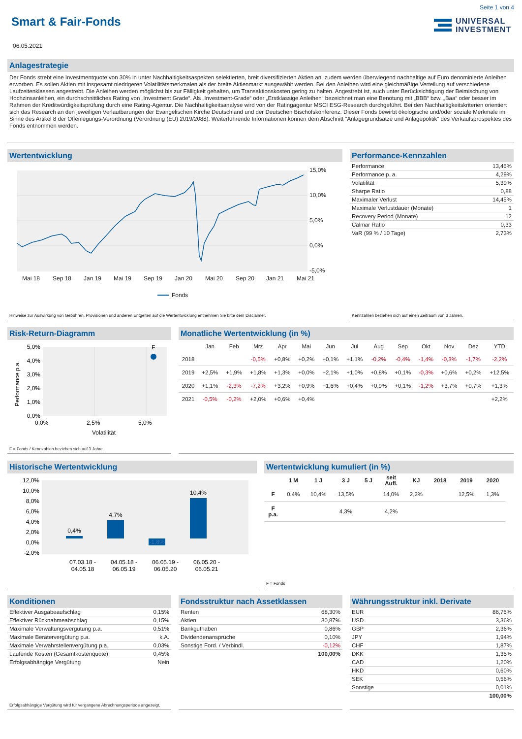Seite 1 von 4
Smart & Fair-Fonds
UNIVERSAL
INVESTMENT
06.05.2021
Anlagestrategie
Der Fonds strebt eine Investmentquote von 30% in unter Nachhaltigkeitsaspekten selektierten, breit diversifizierten Aktien an, zudem werden überwiegend nachhaltige auf Euro denominierte Anleihen erworben. Es sollen Aktien mit insgesamt niedrigeren Volatilitätsmerkmalen als der breite Aktienmarkt ausgewählt werden. Bei den Anleihen wird eine gleichmäßige Verteilung auf verschiedene Laufzeitenklassen angestrebt. Die Anleihen werden möglichst bis zur Fälligkeit gehalten, um Transaktionskosten gering zu halten. Angestrebt ist, auch unter Berücksichtigung der Beimischung von Hochzinsanleihen, ein durchschnittliches Rating von „Investment Grade“. Als „Investment-Grade“ oder „Erstklassige Anleihen“ bezeichnet man eine Benotung mit „BBB“ bzw. „Baa“ oder besser im Rahmen der Kreditwürdigkeitsprüfung durch eine Rating-Agentur. Die Nachhaltigkeitsanalyse wird von der Ratingagentur MSCI ESG-Research durchgeführt. Bei den Nachhaltigkeitskriterien orientiert sich das Research an den jeweiligen Verlautbarungen der Evangelischen Kirche Deutschland und der Deutschen Bischofskonferenz. Dieser Fonds bewirbt ökologische und/oder soziale Merkmale im Sinne des Artikel 8 der Offenlegungs-Verordnung (Verordnung (EU) 2019/2088). Weiterführende Informationen können dem Abschnitt "Anlagegrundsätze und Anlagepolitik" des Verkaufsprospektes des Fonds entnommen werden.
Wertentwicklung
15,0%
10,0%
5,0%
0,0%
-5,0%
Mai 18
Sep 18
Jan 19
Mai 19
Sep 19
Jan 20
Mai 20
Sep 20
Jan 21
Mai 21
Fonds
Hinweise zur Auswirkung von Gebühren, Provisionen und anderen Entgelten auf die Wertentwicklung entnehmen Sie bitte dem Disclaimer.
Performance-Kennzahlen
| Performance | 13,46% |
| Performance p. a. | 4,29% |
| Volatilität | 5,39% |
| Sharpe Ratio | 0,88 |
| Maximaler Verlust | 14,45% |
| Maximale Verlustdauer (Monate) | 1 |
| Recovery Period (Monate) | 12 |
| Calmar Ratio | 0,33 |
| VaR (99 % / 10 Tage) | 2,73% |
Kennzahlen beziehen sich auf einen Zeitraum von 3 Jahren.
Risk-Return-Diagramm
F
5,0%
4,0%
3,0%
2,0%
1,0%
0,0%
0,0%
2,5%
5,0%
Volatilität
Performance p.a.
F = Fonds / Kennzahlen beziehen sich auf 3 Jahre.
Monatliche Wertentwicklung (in %)
| | Jan | Feb | Mrz | Apr | Mai | Jun | Jul | Aug | Sep | Okt | Nov | Dez | YTD |
| --- | --- | --- | --- | --- | --- | --- | --- | --- | --- | --- | --- | --- | --- |
| 2018 | | | -0,5% | +0,8% | +0,2% | +0,1% | +1,1% | -0,2% | -0,4% | -1,4% | -0,3% | -1,7% | -2,2% |
| 2019 | +2,5% | +1,9% | +1,8% | +1,3% | +0,0% | +2,1% | +1,0% | +0,8% | +0,1% | -0,3% | +0,6% | +0,2% | +12,5% |
| 2020 | +1,1% | -2,3% | -7,2% | +3,2% | +0,9% | +1,6% | +0,4% | +0,9% | +0,1% | -1,2% | +3,7% | +0,7% | +1,3% |
| 2021 | -0,5% | -0,2% | +2,0% | +0,6% | +0,4% | | | | | | | | +2,2% |
Historische Wertentwicklung
12,0%
10,0%
8,0%
6,0%
4,0%
2,0%
0,0%
-2,0%
0,4%
4,7%
-1,8%
10,4%
07.03.18 -
04.05.18
04.05.18 -
06.05.19
06.05.19 -
06.05.20
06.05.20 -
06.05.21
Wertentwicklung kumuliert (in %)
| | 1 M | 1 J | 3 J | 5 J | seit Aufl. | KJ | 2018 | 2019 | 2020 |
| --- | --- | --- | --- | --- | --- | --- | --- | --- | --- |
| F | 0,4% | 10,4% | 13,5% | | 14,0% | 2,2% | | 12,5% | 1,3% |
| F p.a. | | | 4,3% | | 4,2% | | | | |
F = Fonds
Konditionen
| Effektiver Ausgabeaufschlag | 0,15% |
| Effektiver Rücknahmeabschlag | 0,15% |
| Maximale Verwaltungsvergütung p.a. | 0,51% |
| Maximale Beratervergütung p.a. | k.A. |
| Maximale Verwahrstellenvergütung p.a. | 0,03% |
| Laufende Kosten (Gesamtkostenquote) | 0,45% |
| Erfolgsabhängige Vergütung | Nein |
Erfolgsabhängige Vergütung wird für vergangene Abrechnungsperiode angezeigt.
Fondsstruktur nach Assetklassen
| Renten | 68,30% |
| Aktien | 30,87% |
| Bankguthaben | 0,86% |
| Dividendenansprüche | 0,10% |
| Sonstige Ford. / Verbindl. | -0,12% |
| | 100,00% |
Währungsstruktur inkl. Derivate
| EUR | 86,76% |
| USD | 3,36% |
| GBP | 2,36% |
| JPY | 1,94% |
| CHF | 1,87% |
| DKK | 1,35% |
| CAD | 1,20% |
| HKD | 0,60% |
| SEK | 0,56% |
| Sonstige | 0,01% |
| | 100,00% |